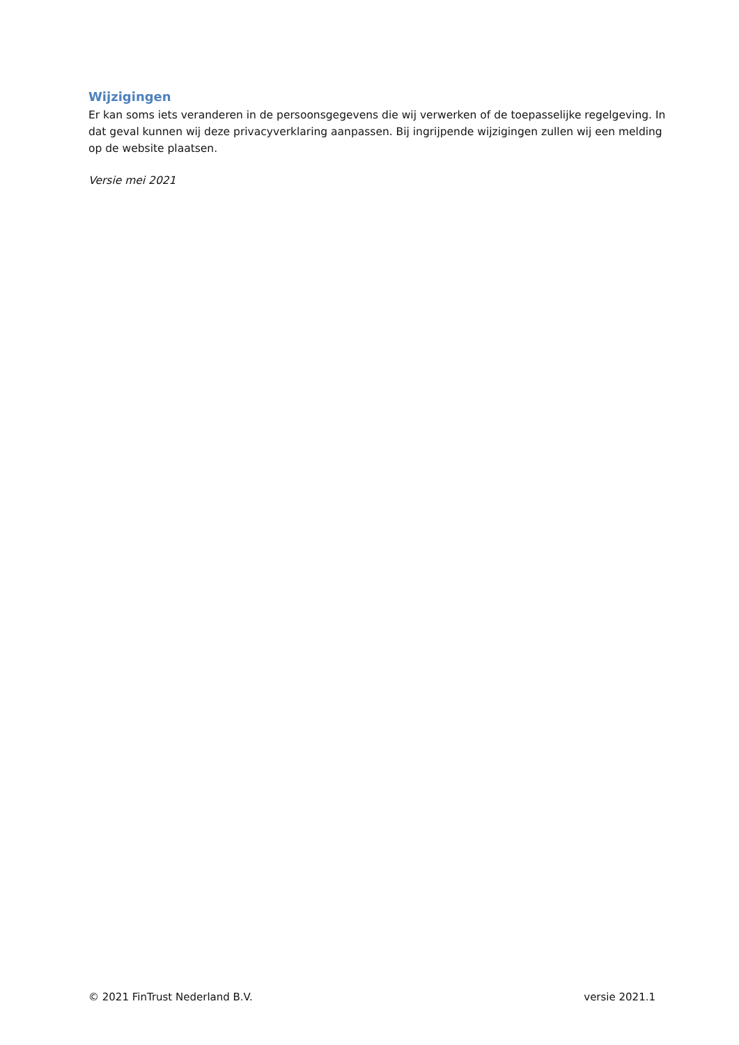Wijzigingen
Er kan soms iets veranderen in de persoonsgegevens die wij verwerken of de toepasselijke regelgeving. In dat geval kunnen wij deze privacyverklaring aanpassen. Bij ingrijpende wijzigingen zullen wij een melding op de website plaatsen.
Versie mei 2021
© 2021 FinTrust Nederland B.V. versie 2021.1